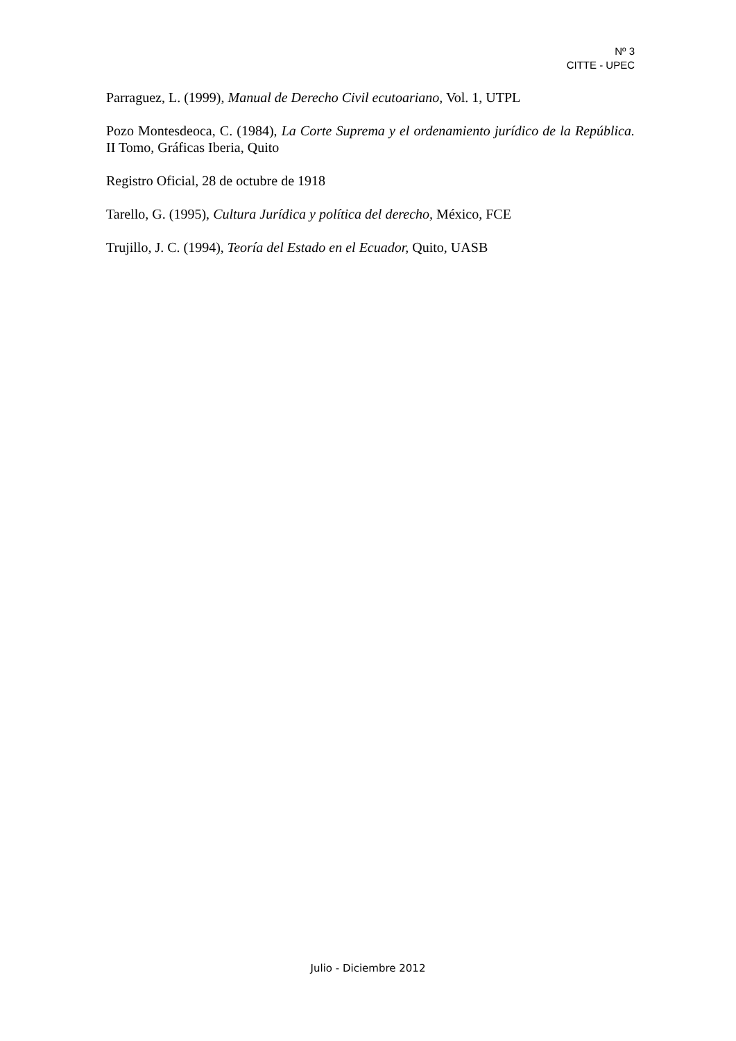Nº 3
CITTE - UPEC
Parraguez, L. (1999), Manual de Derecho Civil ecutoariano, Vol. 1, UTPL
Pozo Montesdeoca, C. (1984), La Corte Suprema y el ordenamiento jurídico de la República. II Tomo, Gráficas Iberia, Quito
Registro Oficial, 28 de octubre de 1918
Tarello, G. (1995), Cultura Jurídica y política del derecho, México, FCE
Trujillo, J. C. (1994), Teoría del Estado en el Ecuador, Quito, UASB
Julio - Diciembre 2012